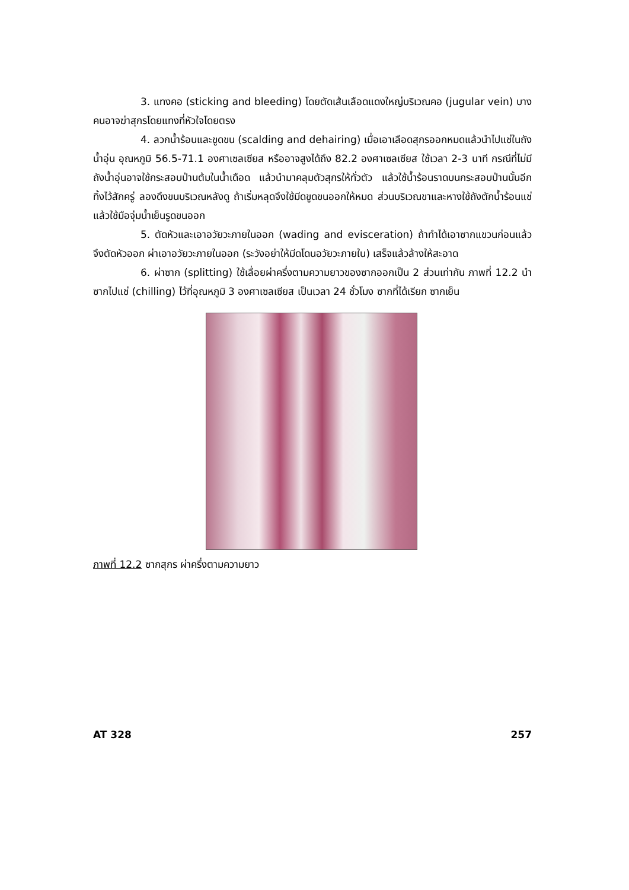3. แทงคอ (sticking and bleeding) โดยตัดเส้นเลือดแดงใหญ่บริเวณคอ (jugular vein) บางคนอาจฆ่าสุกรโดยแทงที่หัวใจโดยตรง
4. ลวกน้ำร้อนและขูดขน (scalding and dehairing) เมื่อเอาเลือดสุกรออกหมดแล้วนำไปแช่ในถังน้ำอุ่น อุณหภูมิ 56.5-71.1 องศาเซลเซียส หรืออาจสูงได้ถึง 82.2 องศาเซลเซียส ใช้เวลา 2-3 นาที กรณีที่ไม่มีถังน้ำอุ่นอาจใช้กระสอบป่านต้มในน้ำเดือด แล้วนำมาคลุมตัวสุกรให้ทั่วตัว แล้วใช้น้ำร้อนราดบนกระสอบป่านนั้นอีก ทิ้งไว้สักครู่ ลองดึงขนบริเวณหลังดู ถ้าเริ่มหลุดจึงใช้มีดขูดขนออกให้หมด ส่วนบริเวณขาและหางใช้ถังตักน้ำร้อนแช่แล้วใช้มือจุ่มน้ำเย็นรูดขนออก
5. ตัดหัวและเอาอวัยวะภายในออก (wading and evisceration) ถ้าทำได้เอาซากแขวนก่อนแล้วจึงตัดหัวออก ผ่าเอาอวัยวะภายในออก (ระวังอย่าให้มีดโดนอวัยวะภายใน) เสร็จแล้วล้างให้สะอาด
6. ผ่าซาก (splitting) ใช้เลื่อยผ่าครึ่งตามความยาวของซากออกเป็น 2 ส่วนเท่ากัน ภาพที่ 12.2 นำซากไปแช่ (chilling) ไว้ที่อุณหภูมิ 3 องศาเซลเซียส เป็นเวลา 24 ชั่วโมง ซากที่ได้เรียก ซากเย็น
ภาพที่ 12.2 ซากสุกร ผ่าครึ่งตามความยาว
AT 328 257